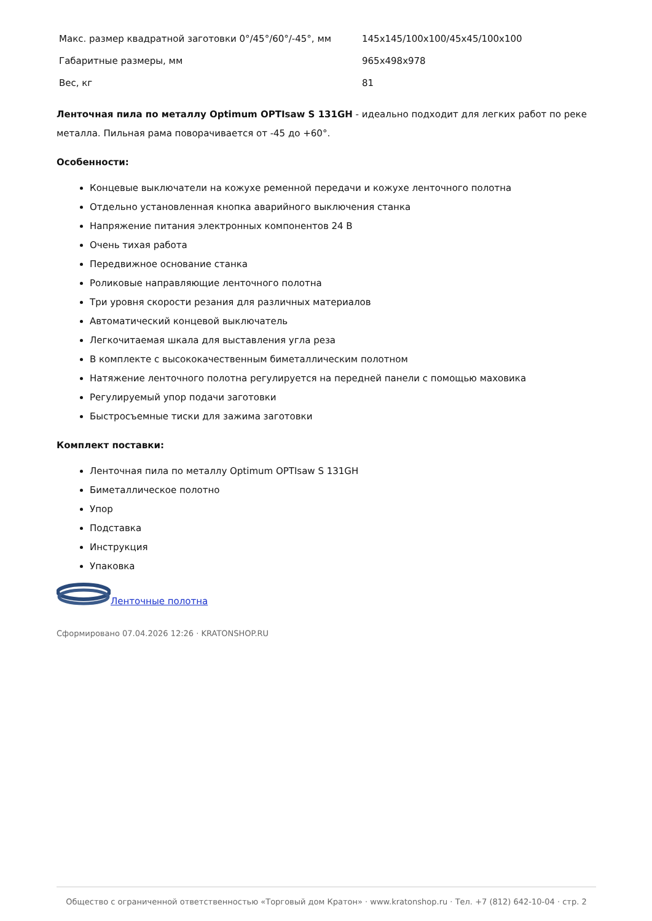| Макс. размер квадратной заготовки 0°/45°/60°/-45°, мм | 145x145/100x100/45x45/100x100 |
| Габаритные размеры, мм | 965x498x978 |
| Вес, кг | 81 |
Ленточная пила по металлу Optimum OPTIsaw S 131GH - идеально подходит для легких работ по реке металла. Пильная рама поворачивается от -45 до +60°.
Особенности:
Концевые выключатели на кожухе ременной передачи и кожухе ленточного полотна
Отдельно установленная кнопка аварийного выключения станка
Напряжение питания электронных компонентов 24 В
Очень тихая работа
Передвижное основание станка
Роликовые направляющие ленточного полотна
Три уровня скорости резания для различных материалов
Автоматический концевой выключатель
Легкочитаемая шкала для выставления угла реза
В комплекте с высококачественным биметаллическим полотном
Натяжение ленточного полотна регулируется на передней панели с помощью маховика
Регулируемый упор подачи заготовки
Быстросъемные тиски для зажима заготовки
Комплект поставки:
Ленточная пила по металлу Optimum OPTIsaw S 131GH
Биметаллическое полотно
Упор
Подставка
Инструкция
Упаковка
Ленточные полотна
Сформировано 07.04.2026 12:26 · KRATONSHOP.RU
Общество с ограниченной ответственностью «Торговый дом Кратон» · www.kratonshop.ru · Тел. +7 (812) 642-10-04 · стр. 2